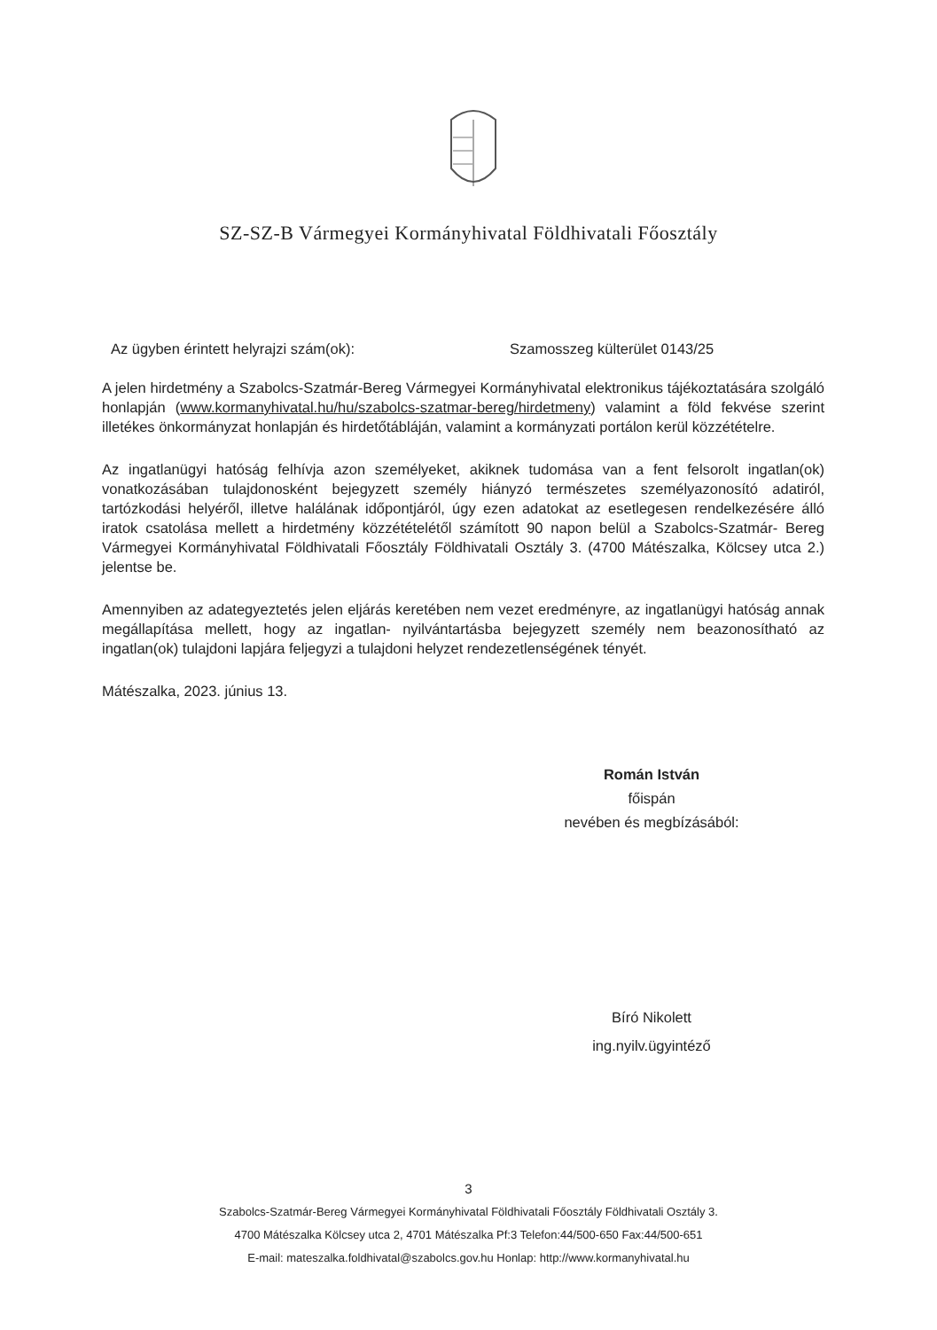SZ-SZ-B Vármegyei Kormányhivatal Földhivatali Főosztály
Az ügyben érintett helyrajzi szám(ok): Szamosszeg külterület 0143/25
A jelen hirdetmény a Szabolcs-Szatmár-Bereg Vármegyei Kormányhivatal elektronikus tájékoztatására szolgáló honlapján (www.kormanyhivatal.hu/hu/szabolcs-szatmar-bereg/hirdetmeny) valamint a föld fekvése szerint illetékes önkormányzat honlapján és hirdetőtábláján, valamint a kormányzati portálon kerül közzétételre.
Az ingatlanügyi hatóság felhívja azon személyeket, akiknek tudomása van a fent felsorolt ingatlan(ok) vonatkozásában tulajdonosként bejegyzett személy hiányzó természetes személyazonosító adatiról, tartózkodási helyéről, illetve halálának időpontjáról, úgy ezen adatokat az esetlegesen rendelkezésére álló iratok csatolása mellett a hirdetmény közzétételétől számított 90 napon belül a Szabolcs-Szatmár- Bereg Vármegyei Kormányhivatal Földhivatali Főosztály Földhivatali Osztály 3. (4700 Mátészalka, Kölcsey utca 2.) jelentse be.
Amennyiben az adategyeztetés jelen eljárás keretében nem vezet eredményre, az ingatlanügyi hatóság annak megállapítása mellett, hogy az ingatlan- nyilvántartásba bejegyzett személy nem beazonosítható az ingatlan(ok) tulajdoni lapjára feljegyzi a tulajdoni helyzet rendezetlenségének tényét.
Mátészalka, 2023. június 13.
Román István
főispán
nevében és megbízásából:
Bíró Nikolett
ing.nyilv.ügyintéző
3
Szabolcs-Szatmár-Bereg Vármegyei Kormányhivatal Földhivatali Főosztály Földhivatali Osztály 3.
4700 Mátészalka Kölcsey utca 2, 4701 Mátészalka Pf:3 Telefon:44/500-650 Fax:44/500-651
E-mail: mateszalka.foldhivatal@szabolcs.gov.hu Honlap: http://www.kormanyhivatal.hu